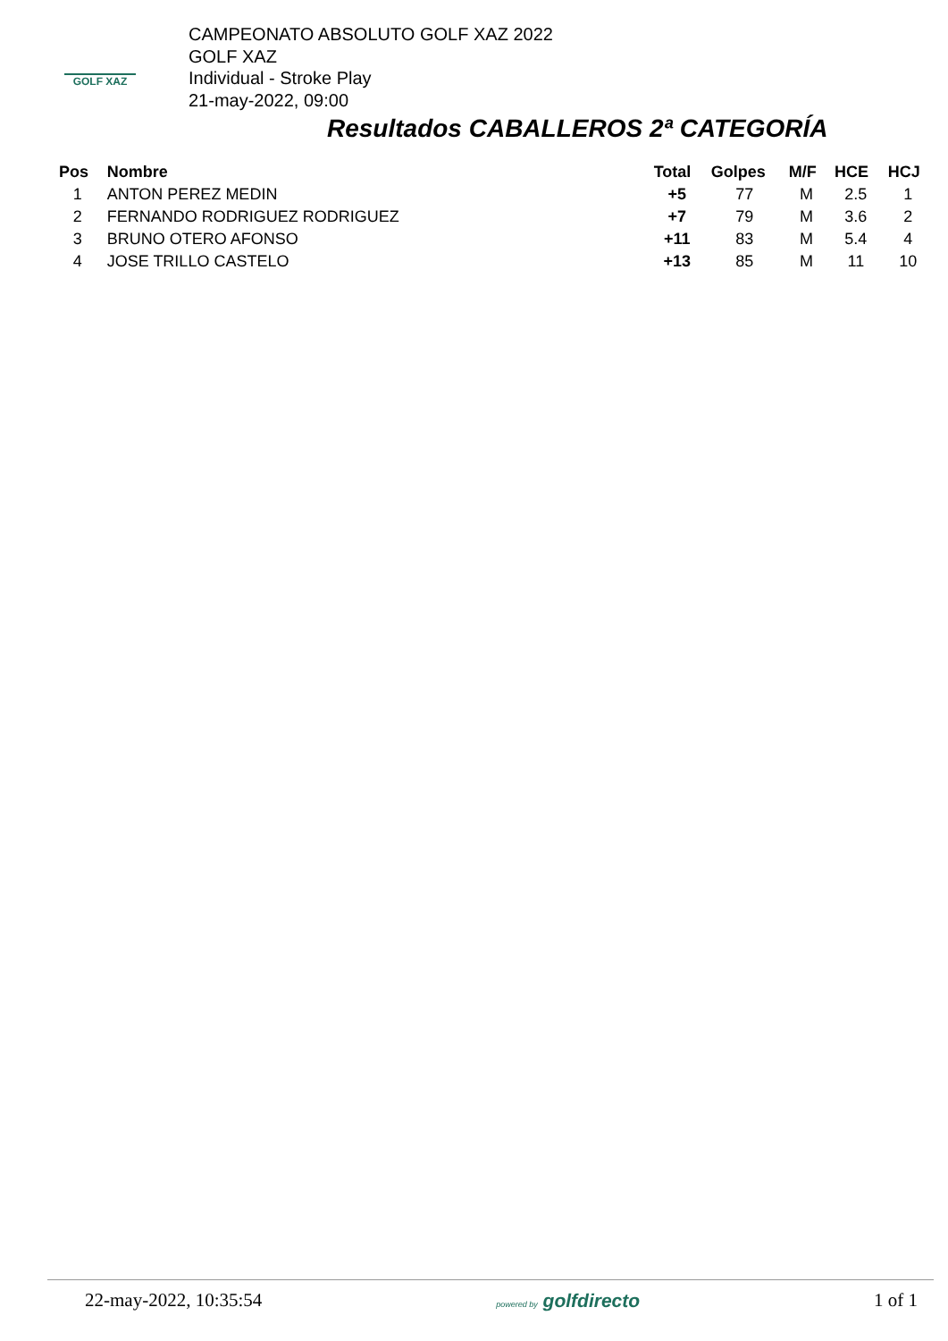GOLF XAZ
CAMPEONATO ABSOLUTO GOLF XAZ 2022
GOLF XAZ
Individual - Stroke Play
21-may-2022, 09:00
Resultados CABALLEROS 2ª CATEGORÍA
| Pos | Nombre | Total | Golpes | M/F | HCE | HCJ |
| --- | --- | --- | --- | --- | --- | --- |
| 1 | ANTON PEREZ MEDIN | +5 | 77 | M | 2.5 | 1 |
| 2 | FERNANDO RODRIGUEZ RODRIGUEZ | +7 | 79 | M | 3.6 | 2 |
| 3 | BRUNO OTERO AFONSO | +11 | 83 | M | 5.4 | 4 |
| 4 | JOSE TRILLO CASTELO | +13 | 85 | M | 11 | 10 |
22-may-2022, 10:35:54 powered by golfdirecto 1 of 1